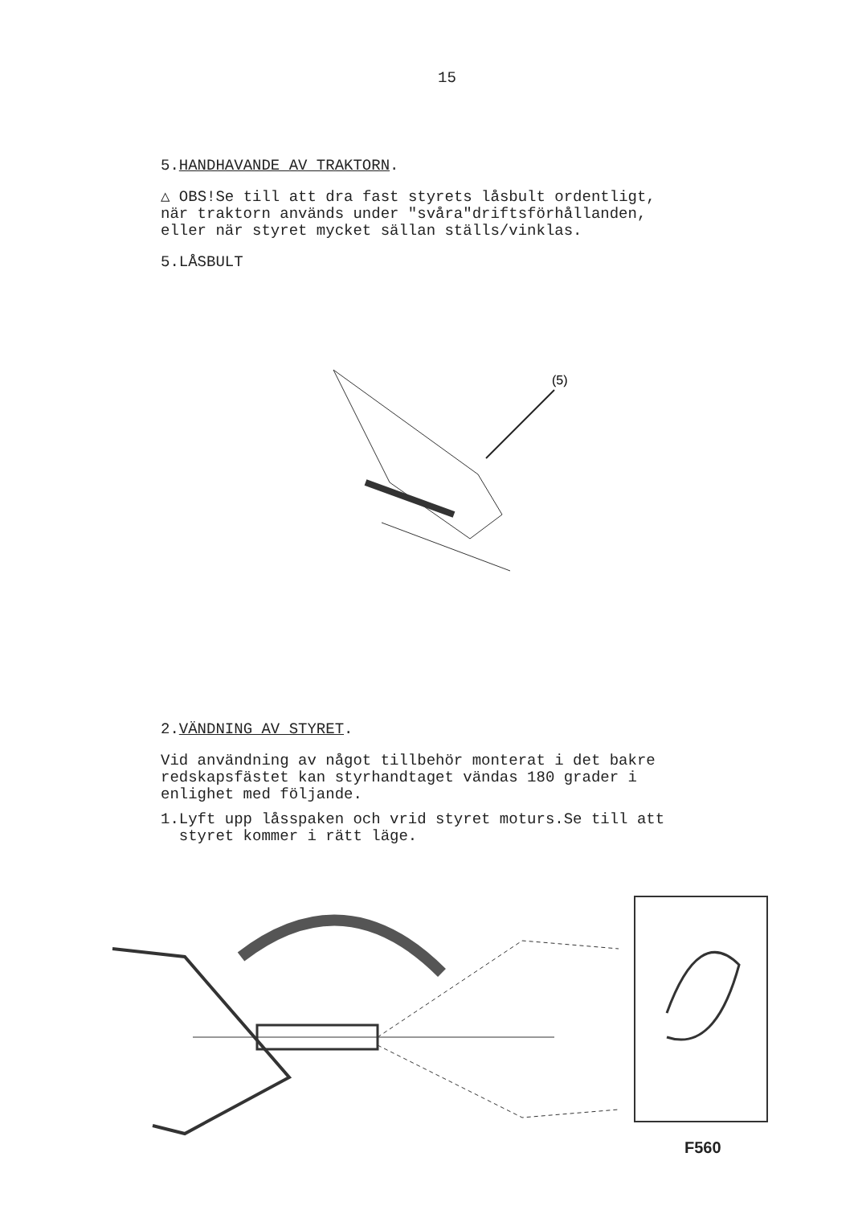15
5.HANDHAVANDE AV TRAKTORN.
△ OBS!Se till att dra fast styrets låsbult ordentligt,
när traktorn används under "svåra"driftsförhållanden,
eller när styret mycket sällan ställs/vinklas.
5.LÅSBULT
(5)
2.VÄNDNING AV STYRET.
Vid användning av något tillbehör monterat i det bakre
redskapsfästet kan styrhandtaget vändas 180 grader i
enlighet med följande.
1.Lyft upp låsspaken och vrid styret moturs.Se till att
styret kommer i rätt läge.
F560